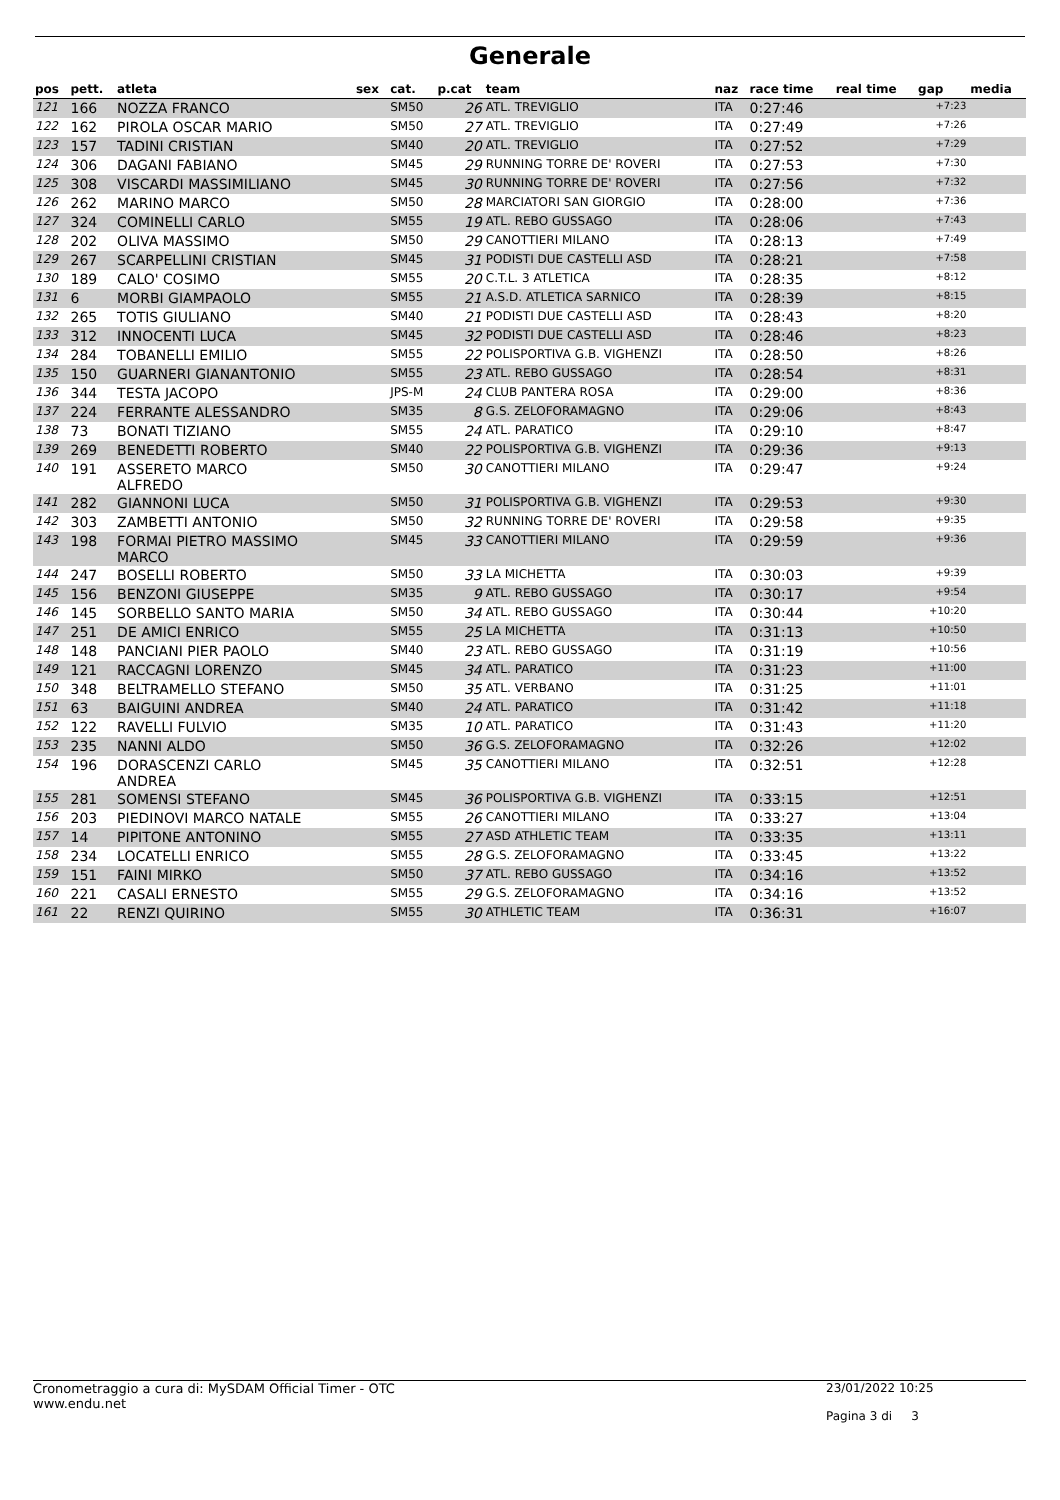Generale
| pos | pett. | atleta | sex | cat. | p.cat | team | naz | race time | real time | gap | media |
| --- | --- | --- | --- | --- | --- | --- | --- | --- | --- | --- | --- |
| 121 | 166 | NOZZA FRANCO | | SM50 | 26 | ATL. TREVIGLIO | ITA | 0:27:46 | | +7:23 | |
| 122 | 162 | PIROLA OSCAR MARIO | | SM50 | 27 | ATL. TREVIGLIO | ITA | 0:27:49 | | +7:26 | |
| 123 | 157 | TADINI CRISTIAN | | SM40 | 20 | ATL. TREVIGLIO | ITA | 0:27:52 | | +7:29 | |
| 124 | 306 | DAGANI FABIANO | | SM45 | 29 | RUNNING TORRE DE' ROVERI | ITA | 0:27:53 | | +7:30 | |
| 125 | 308 | VISCARDI MASSIMILIANO | | SM45 | 30 | RUNNING TORRE DE' ROVERI | ITA | 0:27:56 | | +7:32 | |
| 126 | 262 | MARINO MARCO | | SM50 | 28 | MARCIATORI SAN GIORGIO | ITA | 0:28:00 | | +7:36 | |
| 127 | 324 | COMINELLI CARLO | | SM55 | 19 | ATL. REBO GUSSAGO | ITA | 0:28:06 | | +7:43 | |
| 128 | 202 | OLIVA MASSIMO | | SM50 | 29 | CANOTTIERI MILANO | ITA | 0:28:13 | | +7:49 | |
| 129 | 267 | SCARPELLINI CRISTIAN | | SM45 | 31 | PODISTI DUE CASTELLI ASD | ITA | 0:28:21 | | +7:58 | |
| 130 | 189 | CALO' COSIMO | | SM55 | 20 | C.T.L. 3 ATLETICA | ITA | 0:28:35 | | +8:12 | |
| 131 | 6 | MORBI GIAMPAOLO | | SM55 | 21 | A.S.D. ATLETICA SARNICO | ITA | 0:28:39 | | +8:15 | |
| 132 | 265 | TOTIS GIULIANO | | SM40 | 21 | PODISTI DUE CASTELLI ASD | ITA | 0:28:43 | | +8:20 | |
| 133 | 312 | INNOCENTI LUCA | | SM45 | 32 | PODISTI DUE CASTELLI ASD | ITA | 0:28:46 | | +8:23 | |
| 134 | 284 | TOBANELLI EMILIO | | SM55 | 22 | POLISPORTIVA G.B. VIGHENZI | ITA | 0:28:50 | | +8:26 | |
| 135 | 150 | GUARNERI GIANANTONIO | | SM55 | 23 | ATL. REBO GUSSAGO | ITA | 0:28:54 | | +8:31 | |
| 136 | 344 | TESTA JACOPO | | JPS-M | 24 | CLUB PANTERA ROSA | ITA | 0:29:00 | | +8:36 | |
| 137 | 224 | FERRANTE ALESSANDRO | | SM35 | 8 | G.S. ZELOFORAMAGNO | ITA | 0:29:06 | | +8:43 | |
| 138 | 73 | BONATI TIZIANO | | SM55 | 24 | ATL. PARATICO | ITA | 0:29:10 | | +8:47 | |
| 139 | 269 | BENEDETTI ROBERTO | | SM40 | 22 | POLISPORTIVA G.B. VIGHENZI | ITA | 0:29:36 | | +9:13 | |
| 140 | 191 | ASSERETO MARCO ALFREDO | | SM50 | 30 | CANOTTIERI MILANO | ITA | 0:29:47 | | +9:24 | |
| 141 | 282 | GIANNONI LUCA | | SM50 | 31 | POLISPORTIVA G.B. VIGHENZI | ITA | 0:29:53 | | +9:30 | |
| 142 | 303 | ZAMBETTI ANTONIO | | SM50 | 32 | RUNNING TORRE DE' ROVERI | ITA | 0:29:58 | | +9:35 | |
| 143 | 198 | FORMAI PIETRO MASSIMO MARCO | | SM45 | 33 | CANOTTIERI MILANO | ITA | 0:29:59 | | +9:36 | |
| 144 | 247 | BOSELLI ROBERTO | | SM50 | 33 | LA MICHETTA | ITA | 0:30:03 | | +9:39 | |
| 145 | 156 | BENZONI GIUSEPPE | | SM35 | 9 | ATL. REBO GUSSAGO | ITA | 0:30:17 | | +9:54 | |
| 146 | 145 | SORBELLO SANTO MARIA | | SM50 | 34 | ATL. REBO GUSSAGO | ITA | 0:30:44 | | +10:20 | |
| 147 | 251 | DE AMICI ENRICO | | SM55 | 25 | LA MICHETTA | ITA | 0:31:13 | | +10:50 | |
| 148 | 148 | PANCIANI PIER PAOLO | | SM40 | 23 | ATL. REBO GUSSAGO | ITA | 0:31:19 | | +10:56 | |
| 149 | 121 | RACCAGNI LORENZO | | SM45 | 34 | ATL. PARATICO | ITA | 0:31:23 | | +11:00 | |
| 150 | 348 | BELTRAMELLO STEFANO | | SM50 | 35 | ATL. VERBANO | ITA | 0:31:25 | | +11:01 | |
| 151 | 63 | BAIGUINI ANDREA | | SM40 | 24 | ATL. PARATICO | ITA | 0:31:42 | | +11:18 | |
| 152 | 122 | RAVELLI FULVIO | | SM35 | 10 | ATL. PARATICO | ITA | 0:31:43 | | +11:20 | |
| 153 | 235 | NANNI ALDO | | SM50 | 36 | G.S. ZELOFORAMAGNO | ITA | 0:32:26 | | +12:02 | |
| 154 | 196 | DORASCENZI CARLO ANDREA | | SM45 | 35 | CANOTTIERI MILANO | ITA | 0:32:51 | | +12:28 | |
| 155 | 281 | SOMENSI STEFANO | | SM45 | 36 | POLISPORTIVA G.B. VIGHENZI | ITA | 0:33:15 | | +12:51 | |
| 156 | 203 | PIEDINOVI MARCO NATALE | | SM55 | 26 | CANOTTIERI MILANO | ITA | 0:33:27 | | +13:04 | |
| 157 | 14 | PIPITONE ANTONINO | | SM55 | 27 | ASD ATHLETIC TEAM | ITA | 0:33:35 | | +13:11 | |
| 158 | 234 | LOCATELLI ENRICO | | SM55 | 28 | G.S. ZELOFORAMAGNO | ITA | 0:33:45 | | +13:22 | |
| 159 | 151 | FAINI MIRKO | | SM50 | 37 | ATL. REBO GUSSAGO | ITA | 0:34:16 | | +13:52 | |
| 160 | 221 | CASALI ERNESTO | | SM55 | 29 | G.S. ZELOFORAMAGNO | ITA | 0:34:16 | | +13:52 | |
| 161 | 22 | RENZI QUIRINO | | SM55 | 30 | ATHLETIC TEAM | ITA | 0:36:31 | | +16:07 | |
Cronometraggio a cura di: MySDAM Official Timer - OTC
www.endu.net
23/01/2022 10:25
Pagina 3 di 3